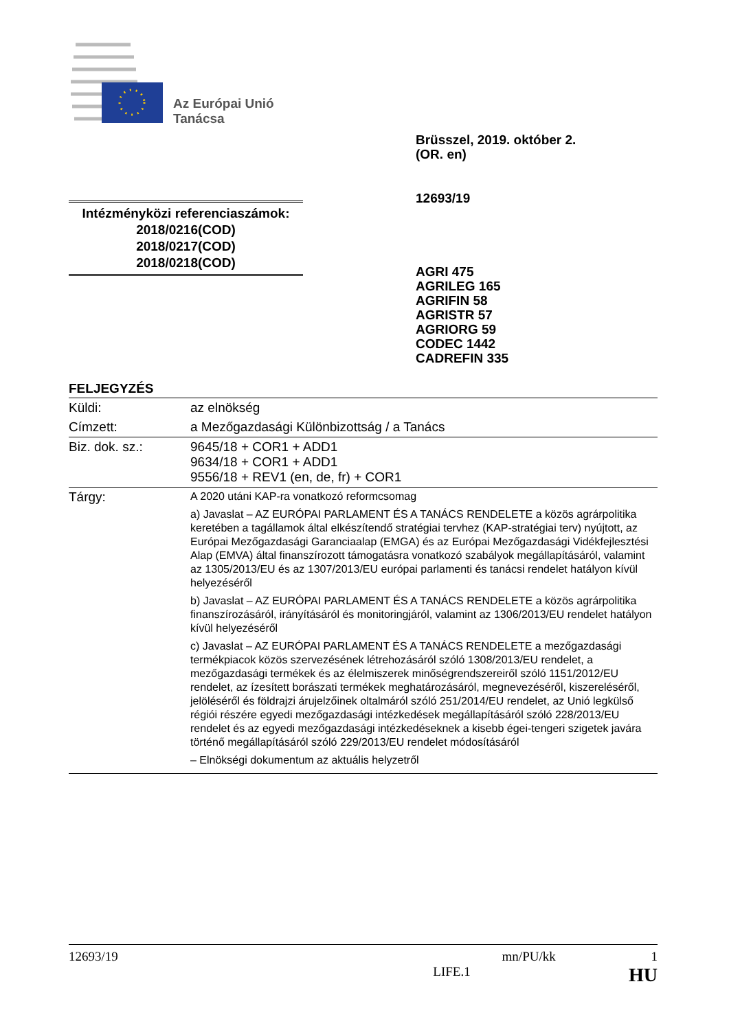Az Európai Unió
Tanácsa
Brüsszel, 2019. október 2.
(OR. en)
12693/19
Intézményközi referenciaszámok:
2018/0216(COD)
2018/0217(COD)
2018/0218(COD)
AGRI 475
AGRILEG 165
AGRIFIN 58
AGRISTR 57
AGRIORG 59
CODEC 1442
CADREFIN 335
FELJEGYZÉS
| Küldi: | az elnökség |
| Címzett: | a Mezőgazdasági Különbizottság / a Tanács |
| Biz. dok. sz.: | 9645/18 + COR1 + ADD1 9634/18 + COR1 + ADD1 9556/18 + REV1 (en, de, fr) + COR1 |
| Tárgy: | A 2020 utáni KAP-ra vonatkozó reformcsomag a) Javaslat – AZ EURÓPAI PARLAMENT ÉS A TANÁCS RENDELETE a közös agrárpolitika keretében a tagállamok által elkészítendő stratégiai tervhez (KAP-stratégiai terv) nyújtott, az Európai Mezőgazdasági Garanciaalap (EMGA) és az Európai Mezőgazdasági Vidékfejlesztési Alap (EMVA) által finanszírozott támogatásra vonatkozó szabályok megállapításáról, valamint az 1305/2013/EU és az 1307/2013/EU európai parlamenti és tanácsi rendelet hatályon kívül helyezéséről b) Javaslat – AZ EURÓPAI PARLAMENT ÉS A TANÁCS RENDELETE a közös agrárpolitika finanszírozásáról, irányításáról és monitoringjáról, valamint az 1306/2013/EU rendelet hatályon kívül helyezéséről c) Javaslat – AZ EURÓPAI PARLAMENT ÉS A TANÁCS RENDELETE a mezőgazdasági termékpiacok közös szervezésének létrehozásáról szóló 1308/2013/EU rendelet, a mezőgazdasági termékek és az élelmiszerek minőségrendszereiről szóló 1151/2012/EU rendelet, az ízesített borászati termékek meghatározásáról, megnevezéséről, kiszereléséről, jelöléséről és földrajzi árujelzőinek oltalmáról szóló 251/2014/EU rendelet, az Unió legkülső régiói részére egyedi mezőgazdasági intézkedések megállapításáról szóló 228/2013/EU rendelet és az egyedi mezőgazdasági intézkedéseknek a kisebb égei-tengeri szigetek javára történő megállapításáról szóló 229/2013/EU rendelet módosításáról – Elnökségi dokumentum az aktuális helyzetről |
12693/19 mn/PU/kk 1
LIFE.1 HU